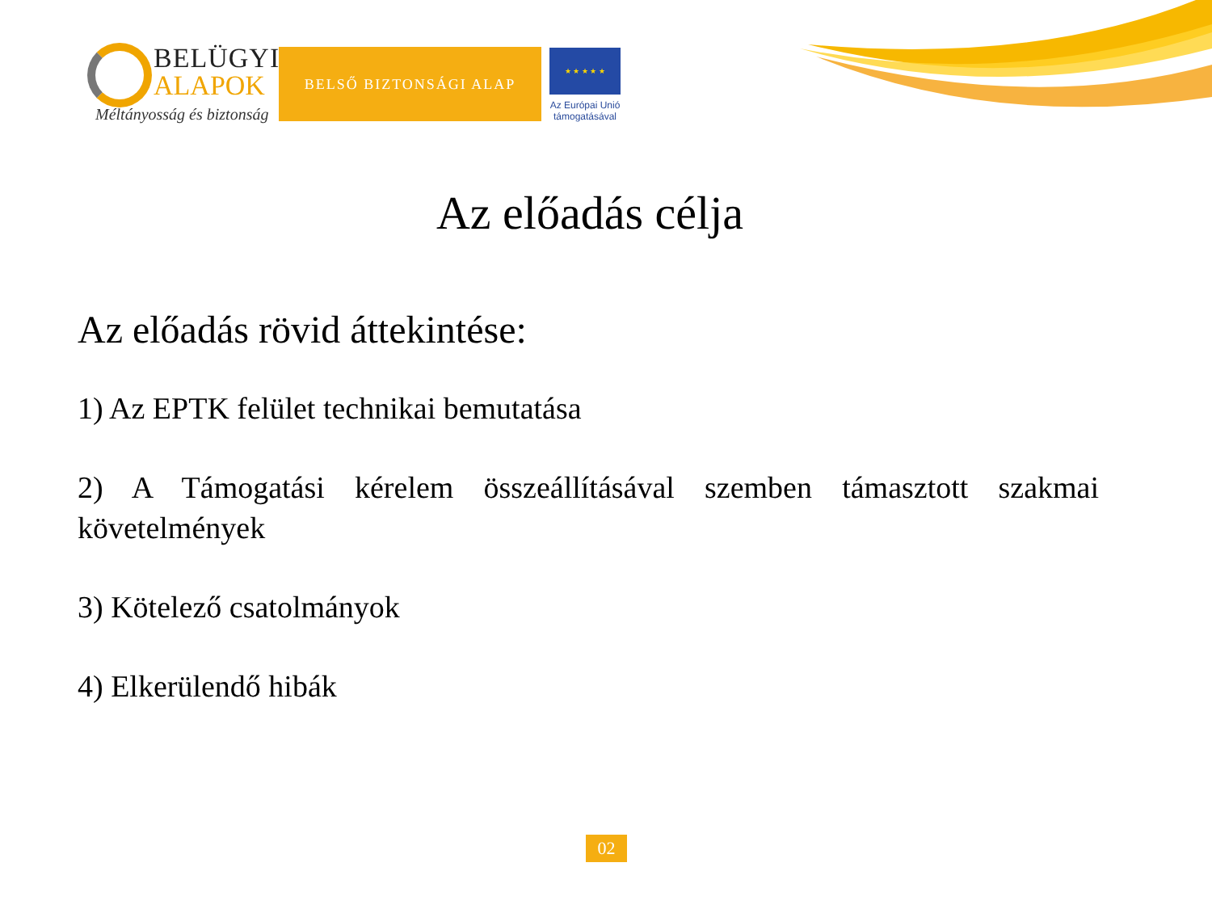BELÜGYI
ALAPOK
Méltányosság és biztonság
BELSŐ BIZTONSÁGI ALAP
★ ★ ★ ★ ★
Az Európai Unió
támogatásával
Az előadás célja
Az előadás rövid áttekintése:
1) Az EPTK felület technikai bemutatása
2) A Támogatási kérelem összeállításával szemben támasztott szakmai követelmények
3) Kötelező csatolmányok
4) Elkerülendő hibák
02